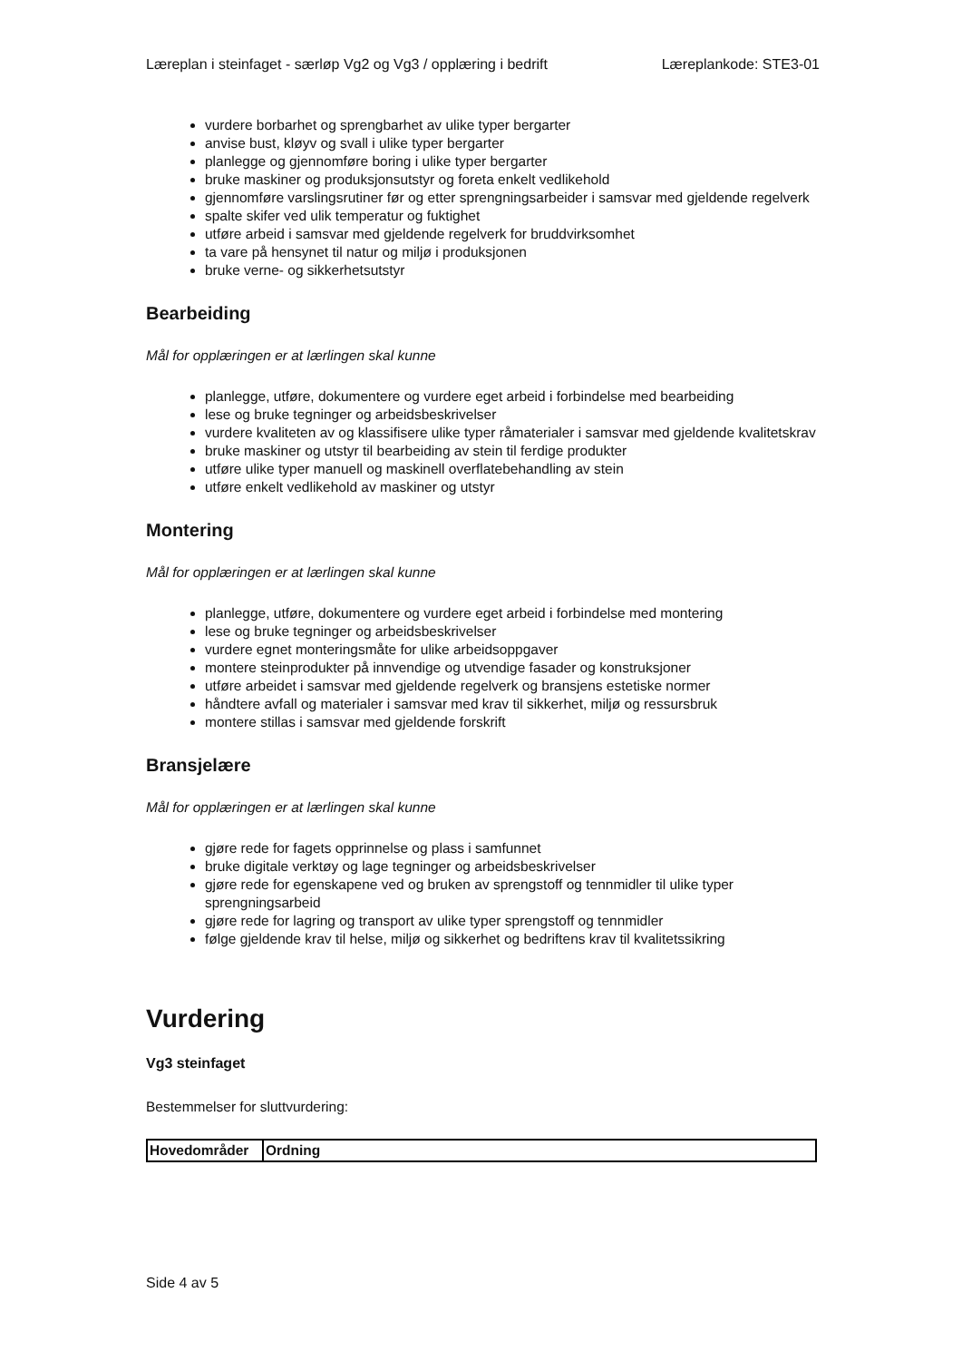Læreplan i steinfaget - særløp Vg2 og Vg3 / opplæring i bedrift Læreplankode: STE3-01
vurdere borbarhet og sprengbarhet av ulike typer bergarter
anvise bust, kløyv og svall i ulike typer bergarter
planlegge og gjennomføre boring i ulike typer bergarter
bruke maskiner og produksjonsutstyr og foreta enkelt vedlikehold
gjennomføre varslingsrutiner før og etter sprengningsarbeider i samsvar med gjeldende regelverk
spalte skifer ved ulik temperatur og fuktighet
utføre arbeid i samsvar med gjeldende regelverk for bruddvirksomhet
ta vare på hensynet til natur og miljø i produksjonen
bruke verne- og sikkerhetsutstyr
Bearbeiding
Mål for opplæringen er at lærlingen skal kunne
planlegge, utføre, dokumentere og vurdere eget arbeid i forbindelse med bearbeiding
lese og bruke tegninger og arbeidsbeskrivelser
vurdere kvaliteten av og klassifisere ulike typer råmaterialer i samsvar med gjeldende kvalitetskrav
bruke maskiner og utstyr til bearbeiding av stein til ferdige produkter
utføre ulike typer manuell og maskinell overflatebehandling av stein
utføre enkelt vedlikehold av maskiner og utstyr
Montering
Mål for opplæringen er at lærlingen skal kunne
planlegge, utføre, dokumentere og vurdere eget arbeid i forbindelse med montering
lese og bruke tegninger og arbeidsbeskrivelser
vurdere egnet monteringsmåte for ulike arbeidsoppgaver
montere steinprodukter på innvendige og utvendige fasader og konstruksjoner
utføre arbeidet i samsvar med gjeldende regelverk og bransjens estetiske normer
håndtere avfall og materialer i samsvar med krav til sikkerhet, miljø og ressursbruk
montere stillas i samsvar med gjeldende forskrift
Bransjelære
Mål for opplæringen er at lærlingen skal kunne
gjøre rede for fagets opprinnelse og plass i samfunnet
bruke digitale verktøy og lage tegninger og arbeidsbeskrivelser
gjøre rede for egenskapene ved og bruken av sprengstoff og tennmidler til ulike typer sprengningsarbeid
gjøre rede for lagring og transport av ulike typer sprengstoff og tennmidler
følge gjeldende krav til helse, miljø og sikkerhet og bedriftens krav til kvalitetssikring
Vurdering
Vg3 steinfaget
Bestemmelser for sluttvurdering:
| Hovedområder | Ordning |
| --- | --- |
Side 4 av 5